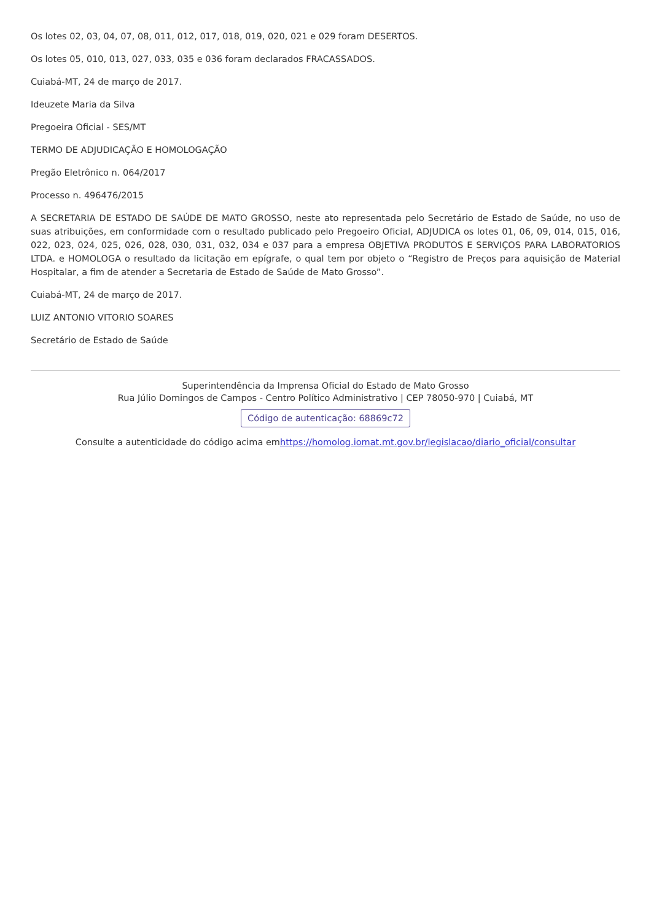Os lotes 02, 03, 04, 07, 08, 011, 012, 017, 018, 019, 020, 021 e 029 foram DESERTOS.
Os lotes 05, 010, 013, 027, 033, 035 e 036 foram declarados FRACASSADOS.
Cuiabá-MT, 24 de março de 2017.
Ideuzete Maria da Silva
Pregoeira Oficial - SES/MT
TERMO DE ADJUDICAÇÃO E HOMOLOGAÇÃO
Pregão Eletrônico n. 064/2017
Processo n. 496476/2015
A SECRETARIA DE ESTADO DE SAÚDE DE MATO GROSSO, neste ato representada pelo Secretário de Estado de Saúde, no uso de suas atribuições, em conformidade com o resultado publicado pelo Pregoeiro Oficial, ADJUDICA os lotes 01, 06, 09, 014, 015, 016, 022, 023, 024, 025, 026, 028, 030, 031, 032, 034 e 037 para a empresa OBJETIVA PRODUTOS E SERVIÇOS PARA LABORATORIOS LTDA. e HOMOLOGA o resultado da licitação em epígrafe, o qual tem por objeto o “Registro de Preços para aquisição de Material Hospitalar, a fim de atender a Secretaria de Estado de Saúde de Mato Grosso”.
Cuiabá-MT, 24 de março de 2017.
LUIZ ANTONIO VITORIO SOARES
Secretário de Estado de Saúde
Superintendência da Imprensa Oficial do Estado de Mato Grosso
Rua Júlio Domingos de Campos - Centro Político Administrativo | CEP 78050-970 | Cuiabá, MT
Código de autenticação: 68869c72
Consulte a autenticidade do código acima emhttps://homolog.iomat.mt.gov.br/legislacao/diario_oficial/consultar